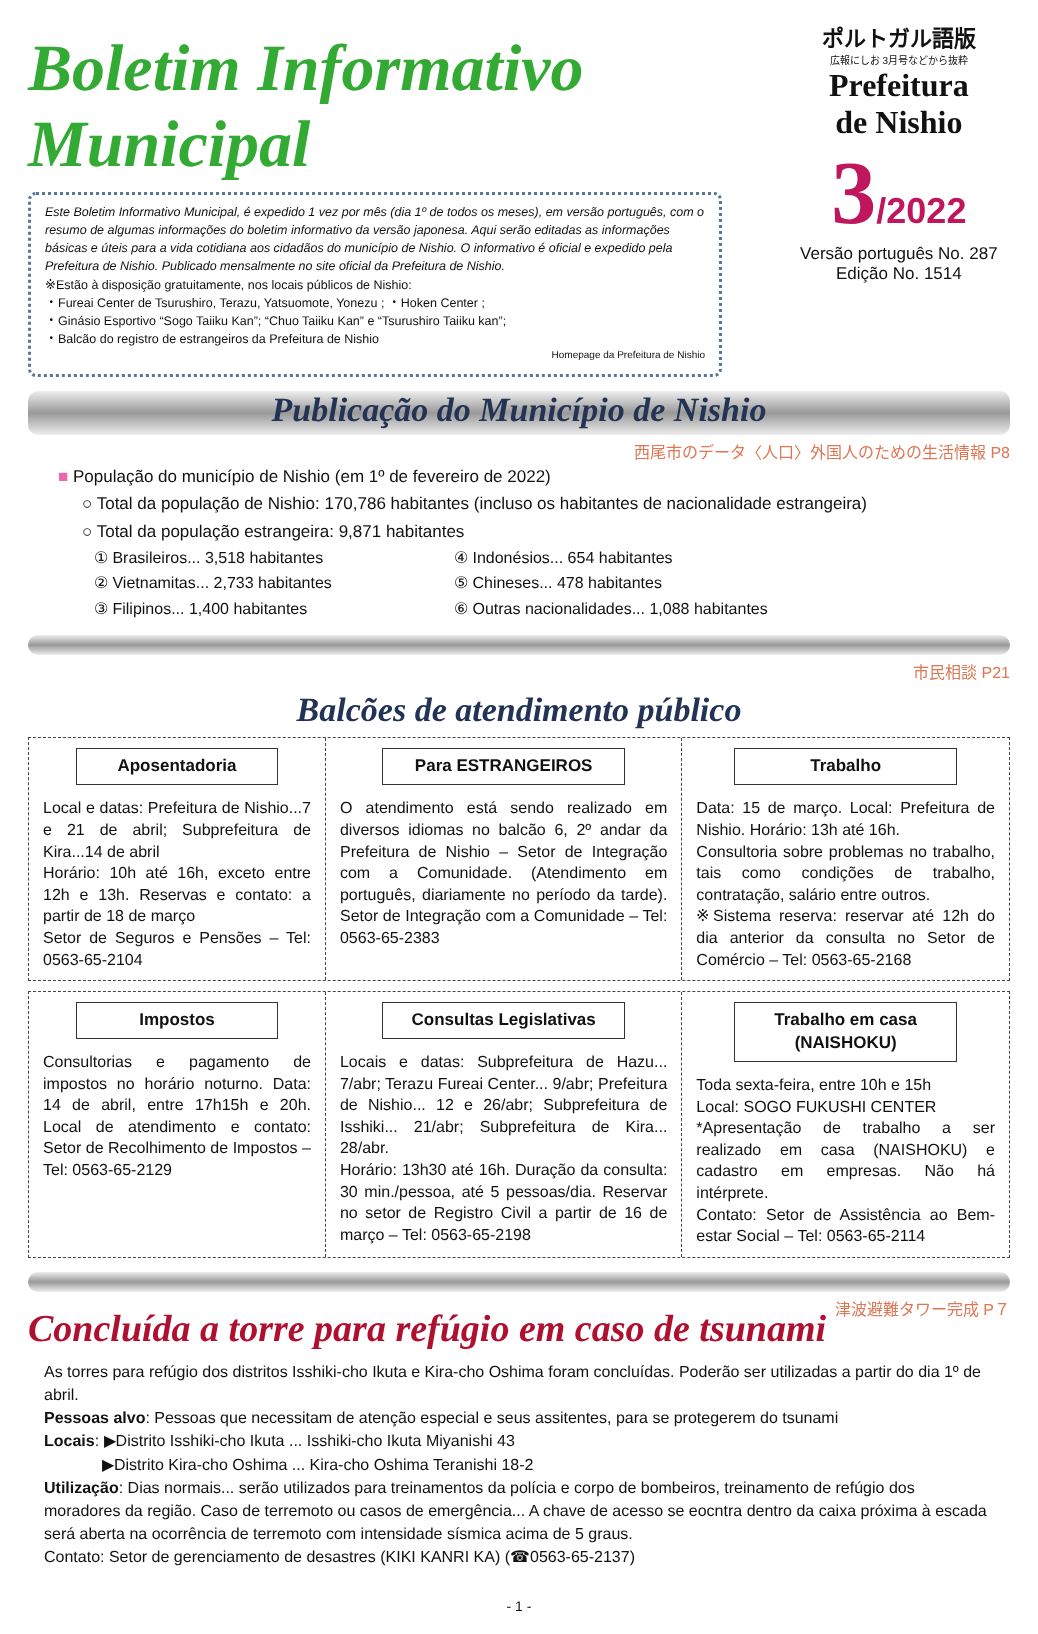Boletim Informativo Municipal
Este Boletim Informativo Municipal, é expedido 1 vez por mês (dia 1º de todos os meses), em versão português, com o resumo de algumas informações do boletim informativo da versão japonesa. Aqui serão editadas as informações básicas e úteis para a vida cotidiana aos cidadãos do município de Nishio. O informativo é oficial e expedido pela Prefeitura de Nishio. Publicado mensalmente no site oficial da Prefeitura de Nishio.
※Estão à disposição gratuitamente, nos locais públicos de Nishio:
・Fureai Center de Tsurushiro, Terazu, Yatsuomote, Yonezu ; ・Hoken Center ;
・Ginásio Esportivo “Sogo Taiiku Kan”; “Chuo Taiiku Kan” e “Tsurushiro Taiiku kan”;
・Balcão do registro de estrangeiros da Prefeitura de Nishio
Homepage da Prefeitura de Nishio
ポルトガル語版
広報にしお 3月号などから抜粋
Prefeitura
de Nishio
3/2022
Versão português No. 287
Edição No. 1514
Publicação do Município de Nishio
西尾市のデータ〈人口〉外国人のための生活情報 P8
■ População do município de Nishio (em 1º de fevereiro de 2022)
○ Total da população de Nishio: 170,786 habitantes (incluso os habitantes de nacionalidade estrangeira)
○ Total da população estrangeira: 9,871 habitantes
① Brasileiros... 3,518 habitantes
④ Indonésios... 654 habitantes
② Vietnamitas... 2,733 habitantes
⑤ Chineses... 478 habitantes
③ Filipinos... 1,400 habitantes
⑥ Outras nacionalidades... 1,088 habitantes
市民相談 P21
Balcões de atendimento público
Aposentadoria
Local e datas: Prefeitura de Nishio...7 e 21 de abril; Subprefeitura de Kira...14 de abril
Horário: 10h até 16h, exceto entre 12h e 13h. Reservas e contato: a partir de 18 de março
Setor de Seguros e Pensões – Tel: 0563-65-2104
Para ESTRANGEIROS
O atendimento está sendo realizado em diversos idiomas no balcão 6, 2º andar da Prefeitura de Nishio – Setor de Integração com a Comunidade. (Atendimento em português, diariamente no período da tarde). Setor de Integração com a Comunidade – Tel: 0563-65-2383
Trabalho
Data: 15 de março. Local: Prefeitura de Nishio. Horário: 13h até 16h.
Consultoria sobre problemas no trabalho, tais como condições de trabalho, contratação, salário entre outros.
※Sistema reserva: reservar até 12h do dia anterior da consulta no Setor de Comércio – Tel: 0563-65-2168
Impostos
Consultorias e pagamento de impostos no horário noturno. Data: 14 de abril, entre 17h15h e 20h. Local de atendimento e contato: Setor de Recolhimento de Impostos – Tel: 0563-65-2129
Consultas Legislativas
Locais e datas: Subprefeitura de Hazu... 7/abr; Terazu Fureai Center... 9/abr; Prefeitura de Nishio... 12 e 26/abr; Subprefeitura de Isshiki... 21/abr; Subprefeitura de Kira... 28/abr.
Horário: 13h30 até 16h. Duração da consulta: 30 min./pessoa, até 5 pessoas/dia. Reservar no setor de Registro Civil a partir de 16 de março – Tel: 0563-65-2198
Trabalho em casa (NAISHOKU)
Toda sexta-feira, entre 10h e 15h
Local: SOGO FUKUSHI CENTER
*Apresentação de trabalho a ser realizado em casa (NAISHOKU) e cadastro em empresas. Não há intérprete.
Contato: Setor de Assistência ao Bem-estar Social – Tel: 0563-65-2114
Concluída a torre para refúgio em caso de tsunami
津波避難タワー完成 P７
As torres para refúgio dos distritos Isshiki-cho Ikuta e Kira-cho Oshima foram concluídas. Poderão ser utilizadas a partir do dia 1º de abril.
Pessoas alvo: Pessoas que necessitam de atenção especial e seus assitentes, para se protegerem do tsunami
Locais: ▶Distrito Isshiki-cho Ikuta ... Isshiki-cho Ikuta Miyanishi 43
▶Distrito Kira-cho Oshima ... Kira-cho Oshima Teranishi 18-2
Utilização: Dias normais... serão utilizados para treinamentos da polícia e corpo de bombeiros, treinamento de refúgio dos moradores da região. Caso de terremoto ou casos de emergência... A chave de acesso se eocntra dentro da caixa próxima à escada será aberta na ocorrência de terremoto com intensidade sísmica acima de 5 graus.
Contato: Setor de gerenciamento de desastres (KIKI KANRI KA) (☎0563-65-2137)
- 1 -